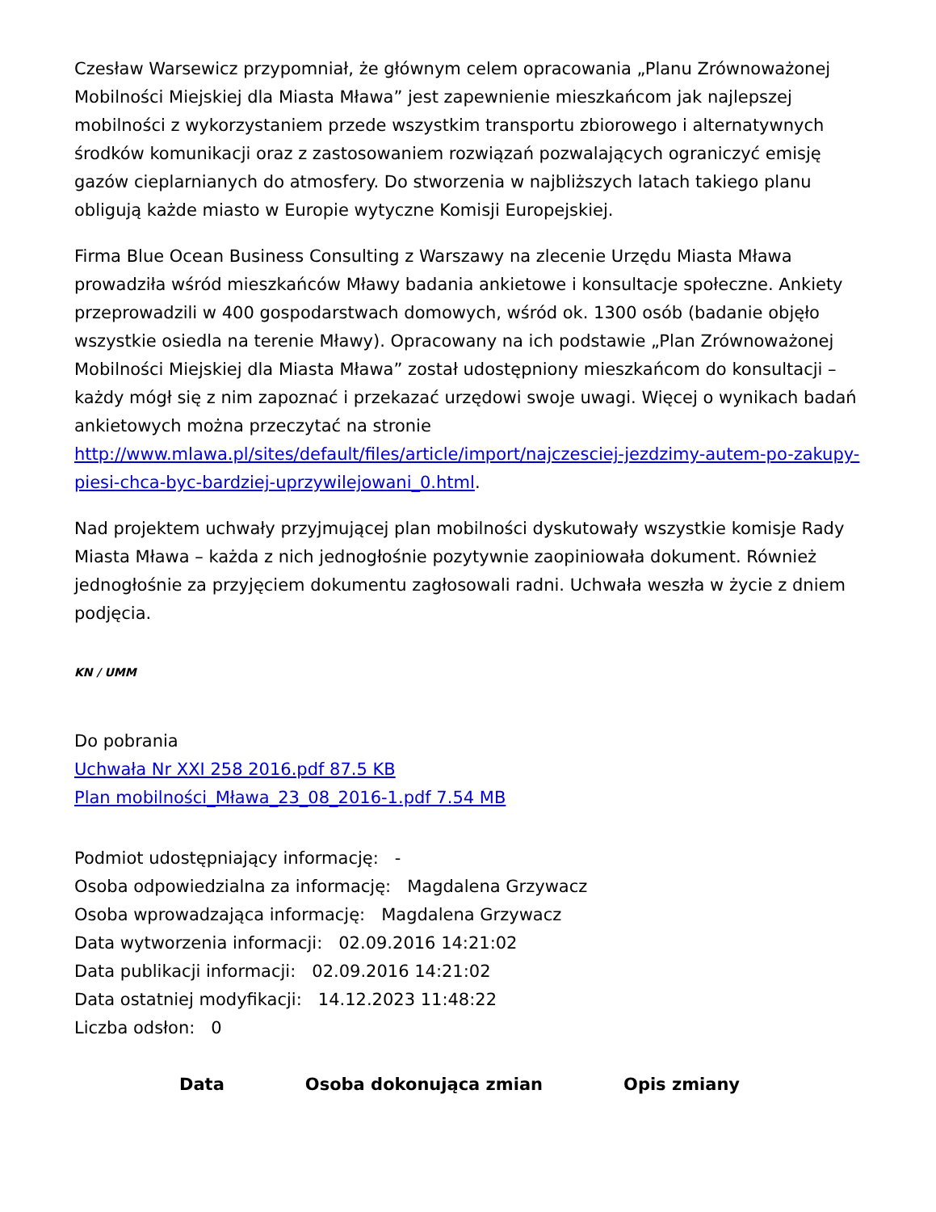Czesław Warsewicz przypomniał, że głównym celem opracowania „Planu Zrównoważonej Mobilności Miejskiej dla Miasta Mława” jest zapewnienie mieszkańcom jak najlepszej mobilności z wykorzystaniem przede wszystkim transportu zbiorowego i alternatywnych środków komunikacji oraz z zastosowaniem rozwiązań pozwalających ograniczyć emisję gazów cieplarnianych do atmosfery. Do stworzenia w najbliższych latach takiego planu obligują każde miasto w Europie wytyczne Komisji Europejskiej.
Firma Blue Ocean Business Consulting z Warszawy na zlecenie Urzędu Miasta Mława prowadziła wśród mieszkańców Mławy badania ankietowe i konsultacje społeczne. Ankiety przeprowadzili w 400 gospodarstwach domowych, wśród ok. 1300 osób (badanie objęło wszystkie osiedla na terenie Mławy). Opracowany na ich podstawie „Plan Zrównoważonej Mobilności Miejskiej dla Miasta Mława” został udostępniony mieszkańcom do konsultacji – każdy mógł się z nim zapoznać i przekazać urzędowi swoje uwagi. Więcej o wynikach badań ankietowych można przeczytać na stronie http://www.mlawa.pl/sites/default/files/article/import/najczesciej-jezdzimy-autem-po-zakupy-piesi-chca-byc-bardziej-uprzywilejowani_0.html.
Nad projektem uchwały przyjmującej plan mobilności dyskutowały wszystkie komisje Rady Miasta Mława – każda z nich jednogłośnie pozytywnie zaopiniowała dokument. Również jednogłośnie za przyjęciem dokumentu zagłosowali radni. Uchwała weszła w życie z dniem podjęcia.
KN / UMM
Do pobrania
Uchwała Nr XXI 258 2016.pdf 87.5 KB
Plan mobilności_Mława_23_08_2016-1.pdf 7.54 MB
Podmiot udostępniający informację: -
Osoba odpowiedzialna za informację: Magdalena Grzywacz
Osoba wprowadzająca informację: Magdalena Grzywacz
Data wytworzenia informacji: 02.09.2016 14:21:02
Data publikacji informacji: 02.09.2016 14:21:02
Data ostatniej modyfikacji: 14.12.2023 11:48:22
Liczba odsłon: 0
| Data | Osoba dokonująca zmian | Opis zmiany |
| --- | --- | --- |